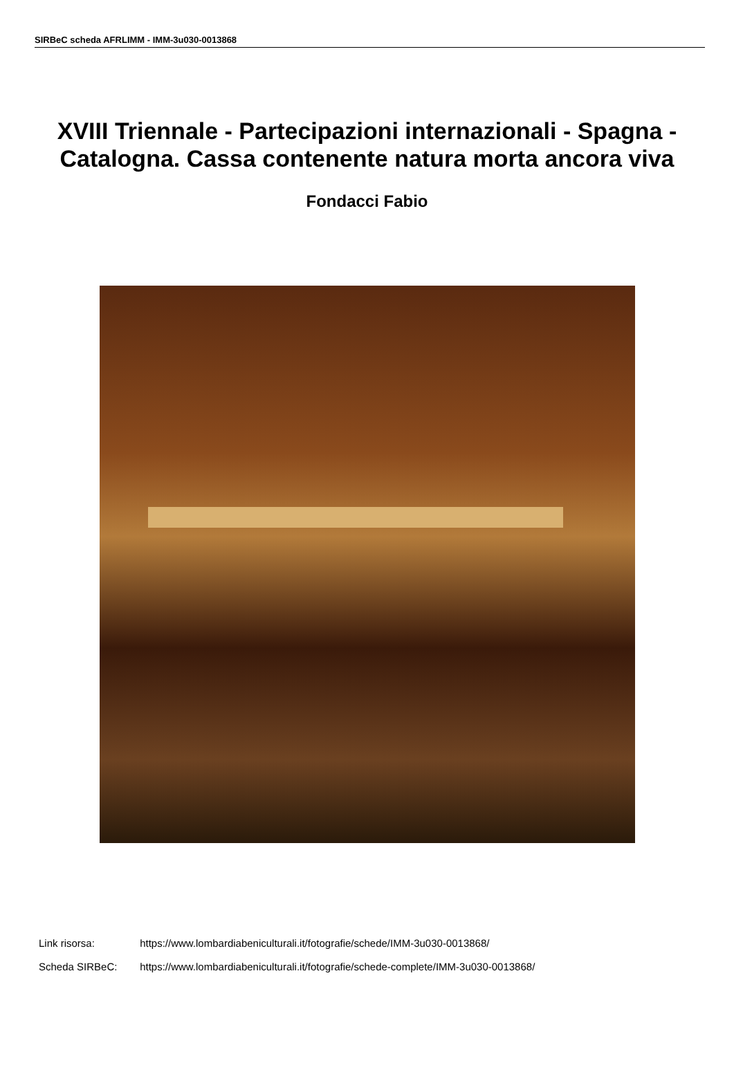SIRBeC scheda AFRLIMM - IMM-3u030-0013868
XVIII Triennale - Partecipazioni internazionali - Spagna - Catalogna. Cassa contenente natura morta ancora viva
Fondacci Fabio
Link risorsa: https://www.lombardiabeniculturali.it/fotografie/schede/IMM-3u030-0013868/
Scheda SIRBeC: https://www.lombardiabeniculturali.it/fotografie/schede-complete/IMM-3u030-0013868/